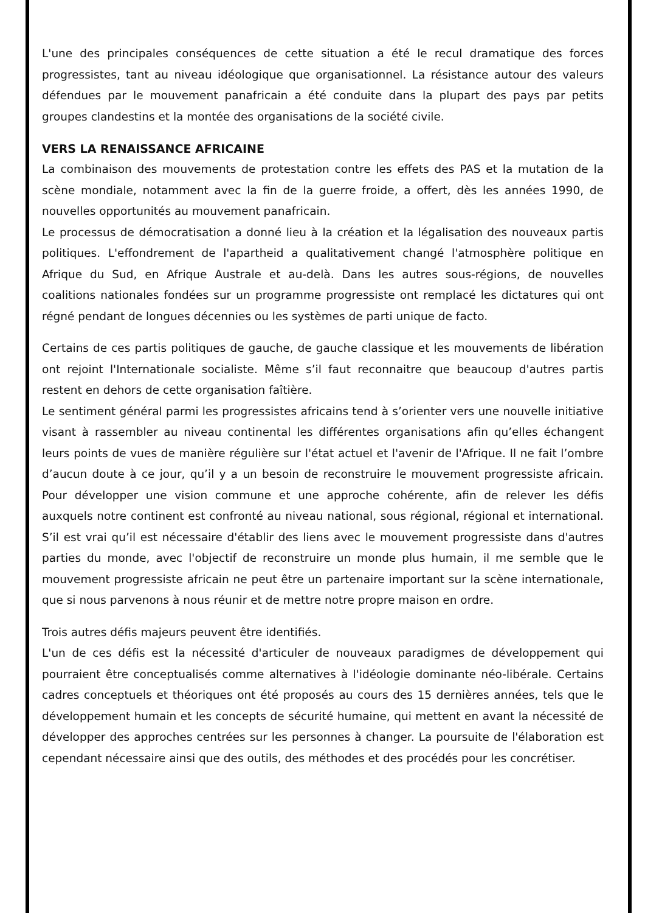L'une des principales conséquences de cette situation a été le recul dramatique des forces progressistes, tant au niveau idéologique que organisationnel. La résistance autour des valeurs défendues par le mouvement panafricain a été conduite dans la plupart des pays par petits groupes clandestins et la montée des organisations de la société civile.
VERS LA RENAISSANCE AFRICAINE
La combinaison des mouvements de protestation contre les effets des PAS et la mutation de la scène mondiale, notamment avec la fin de la guerre froide, a offert, dès les années 1990, de nouvelles opportunités au mouvement panafricain.
Le processus de démocratisation a donné lieu à la création et la légalisation des nouveaux partis politiques. L'effondrement de l'apartheid a qualitativement changé l'atmosphère politique en Afrique du Sud, en Afrique Australe et au-delà. Dans les autres sous-régions, de nouvelles coalitions nationales fondées sur un programme progressiste ont remplacé les dictatures qui ont régné pendant de longues décennies ou les systèmes de parti unique de facto.
Certains de ces partis politiques de gauche, de gauche classique et les mouvements de libération ont rejoint l'Internationale socialiste. Même s’il faut reconnaitre que beaucoup d'autres partis restent en dehors de cette organisation faîtière.
Le sentiment général parmi les progressistes africains tend à s’orienter vers une nouvelle initiative visant à rassembler au niveau continental les différentes organisations afin qu’elles échangent leurs points de vues de manière régulière sur l'état actuel et l'avenir de l'Afrique. Il ne fait l’ombre d’aucun doute à ce jour, qu’il y a un besoin de reconstruire le mouvement progressiste africain. Pour développer une vision commune et une approche cohérente, afin de relever les défis auxquels notre continent est confronté au niveau national, sous régional, régional et international. S’il est vrai qu’il est nécessaire d'établir des liens avec le mouvement progressiste dans d'autres parties du monde, avec l'objectif de reconstruire un monde plus humain, il me semble que le mouvement progressiste africain ne peut être un partenaire important sur la scène internationale, que si nous parvenons à nous réunir et de mettre notre propre maison en ordre.
Trois autres défis majeurs peuvent être identifiés.
L'un de ces défis est la nécessité d'articuler de nouveaux paradigmes de développement qui pourraient être conceptualisés comme alternatives à l'idéologie dominante néo-libérale. Certains cadres conceptuels et théoriques ont été proposés au cours des 15 dernières années, tels que le développement humain et les concepts de sécurité humaine, qui mettent en avant la nécessité de développer des approches centrées sur les personnes à changer. La poursuite de l'élaboration est cependant nécessaire ainsi que des outils, des méthodes et des procédés pour les concrétiser.